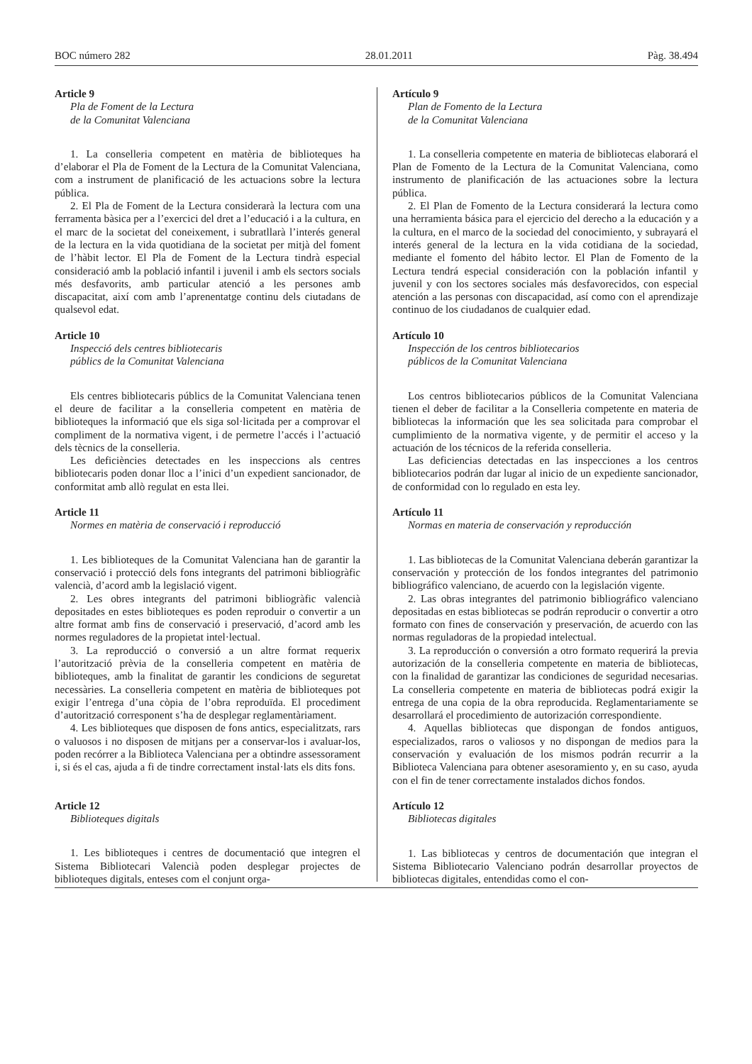BOC número 282 28.01.2011 Pàg. 38.494
Article 9
Pla de Foment de la Lectura
de la Comunitat Valenciana
1. La conselleria competent en matèria de biblioteques ha d’elaborar el Pla de Foment de la Lectura de la Comunitat Valenciana, com a instrument de planificació de les actuacions sobre la lectura pública.
2. El Pla de Foment de la Lectura considerarà la lectura com una ferramenta bàsica per a l’exercici del dret a l’educació i a la cultura, en el marc de la societat del coneixement, i subratllarà l’interés general de la lectura en la vida quotidiana de la societat per mitjà del foment de l’hàbit lector. El Pla de Foment de la Lectura tindrà especial consideració amb la població infantil i juvenil i amb els sectors socials més desfavorits, amb particular atenció a les persones amb discapacitat, així com amb l’aprenentatge continu dels ciutadans de qualsevol edat.
Article 10
Inspecció dels centres bibliotecaris
públics de la Comunitat Valenciana
Els centres bibliotecaris públics de la Comunitat Valenciana tenen el deure de facilitar a la conselleria competent en matèria de biblioteques la informació que els siga sol·licitada per a comprovar el compliment de la normativa vigent, i de permetre l’accés i l’actuació dels tècnics de la conselleria.
Les deficiències detectades en les inspeccions als centres bibliotecaris poden donar lloc a l’inici d’un expedient sancionador, de conformitat amb allò regulat en esta llei.
Article 11
Normes en matèria de conservació i reproducció
1. Les biblioteques de la Comunitat Valenciana han de garantir la conservació i protecció dels fons integrants del patrimoni bibliogràfic valencià, d’acord amb la legislació vigent.
2. Les obres integrants del patrimoni bibliogràfic valencià depositades en estes biblioteques es poden reproduir o convertir a un altre format amb fins de conservació i preservació, d’acord amb les normes reguladores de la propietat intel·lectual.
3. La reproducció o conversió a un altre format requerix l’autorització prèvia de la conselleria competent en matèria de biblioteques, amb la finalitat de garantir les condicions de seguretat necessàries. La conselleria competent en matèria de biblioteques pot exigir l’entrega d’una còpia de l’obra reproduïda. El procediment d’autorització corresponent s’ha de desplegar reglamentàriament.
4. Les biblioteques que disposen de fons antics, especialitzats, rars o valuosos i no disposen de mitjans per a conservar-los i avaluar-los, poden recórrer a la Biblioteca Valenciana per a obtindre assessorament i, si és el cas, ajuda a fi de tindre correctament instal·lats els dits fons.
Article 12
Biblioteques digitals
1. Les biblioteques i centres de documentació que integren el Sistema Bibliotecari Valencià poden desplegar projectes de biblioteques digitals, enteses com el conjunt orga-
Artículo 9
Plan de Fomento de la Lectura
de la Comunitat Valenciana
1. La conselleria competente en materia de bibliotecas elaborará el Plan de Fomento de la Lectura de la Comunitat Valenciana, como instrumento de planificación de las actuaciones sobre la lectura pública.
2. El Plan de Fomento de la Lectura considerará la lectura como una herramienta básica para el ejercicio del derecho a la educación y a la cultura, en el marco de la sociedad del conocimiento, y subrayará el interés general de la lectura en la vida cotidiana de la sociedad, mediante el fomento del hábito lector. El Plan de Fomento de la Lectura tendrá especial consideración con la población infantil y juvenil y con los sectores sociales más desfavorecidos, con especial atención a las personas con discapacidad, así como con el aprendizaje continuo de los ciudadanos de cualquier edad.
Artículo 10
Inspección de los centros bibliotecarios
públicos de la Comunitat Valenciana
Los centros bibliotecarios públicos de la Comunitat Valenciana tienen el deber de facilitar a la Conselleria competente en materia de bibliotecas la información que les sea solicitada para comprobar el cumplimiento de la normativa vigente, y de permitir el acceso y la actuación de los técnicos de la referida conselleria.
Las deficiencias detectadas en las inspecciones a los centros bibliotecarios podrán dar lugar al inicio de un expediente sancionador, de conformidad con lo regulado en esta ley.
Artículo 11
Normas en materia de conservación y reproducción
1. Las bibliotecas de la Comunitat Valenciana deberán garantizar la conservación y protección de los fondos integrantes del patrimonio bibliográfico valenciano, de acuerdo con la legislación vigente.
2. Las obras integrantes del patrimonio bibliográfico valenciano depositadas en estas bibliotecas se podrán reproducir o convertir a otro formato con fines de conservación y preservación, de acuerdo con las normas reguladoras de la propiedad intelectual.
3. La reproducción o conversión a otro formato requerirá la previa autorización de la conselleria competente en materia de bibliotecas, con la finalidad de garantizar las condiciones de seguridad necesarias. La conselleria competente en materia de bibliotecas podrá exigir la entrega de una copia de la obra reproducida. Reglamentariamente se desarrollará el procedimiento de autorización correspondiente.
4. Aquellas bibliotecas que dispongan de fondos antiguos, especializados, raros o valiosos y no dispongan de medios para la conservación y evaluación de los mismos podrán recurrir a la Biblioteca Valenciana para obtener asesoramiento y, en su caso, ayuda con el fin de tener correctamente instalados dichos fondos.
Artículo 12
Bibliotecas digitales
1. Las bibliotecas y centros de documentación que integran el Sistema Bibliotecario Valenciano podrán desarrollar proyectos de bibliotecas digitales, entendidas como el con-